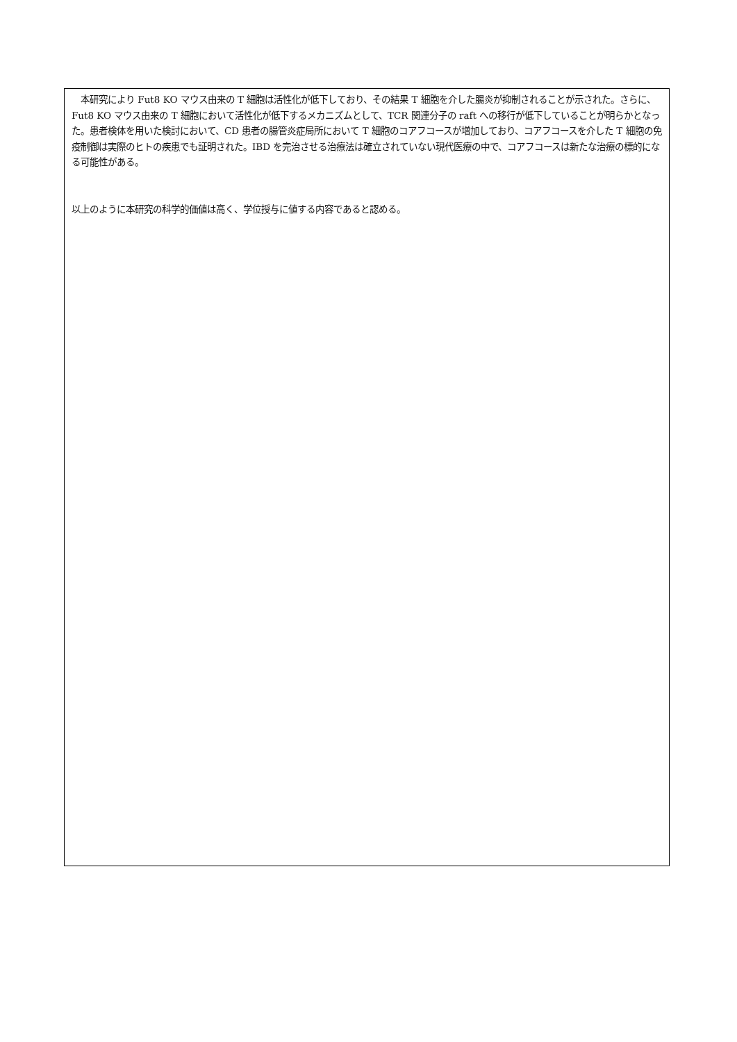本研究により Fut8 KO マウス由来の T 細胞は活性化が低下しており、その結果 T 細胞を介した腸炎が抑制されることが示された。さらに、Fut8 KO マウス由来の T 細胞において活性化が低下するメカニズムとして、TCR 関連分子の raft への移行が低下していることが明らかとなった。患者検体を用いた検討において、CD 患者の腸管炎症局所において T 細胞のコアフコースが増加しており、コアフコースを介した T 細胞の免疫制御は実際のヒトの疾患でも証明された。IBD を完治させる治療法は確立されていない現代医療の中で、コアフコースは新たな治療の標的になる可能性がある。
以上のように本研究の科学的価値は高く、学位授与に値する内容であると認める。